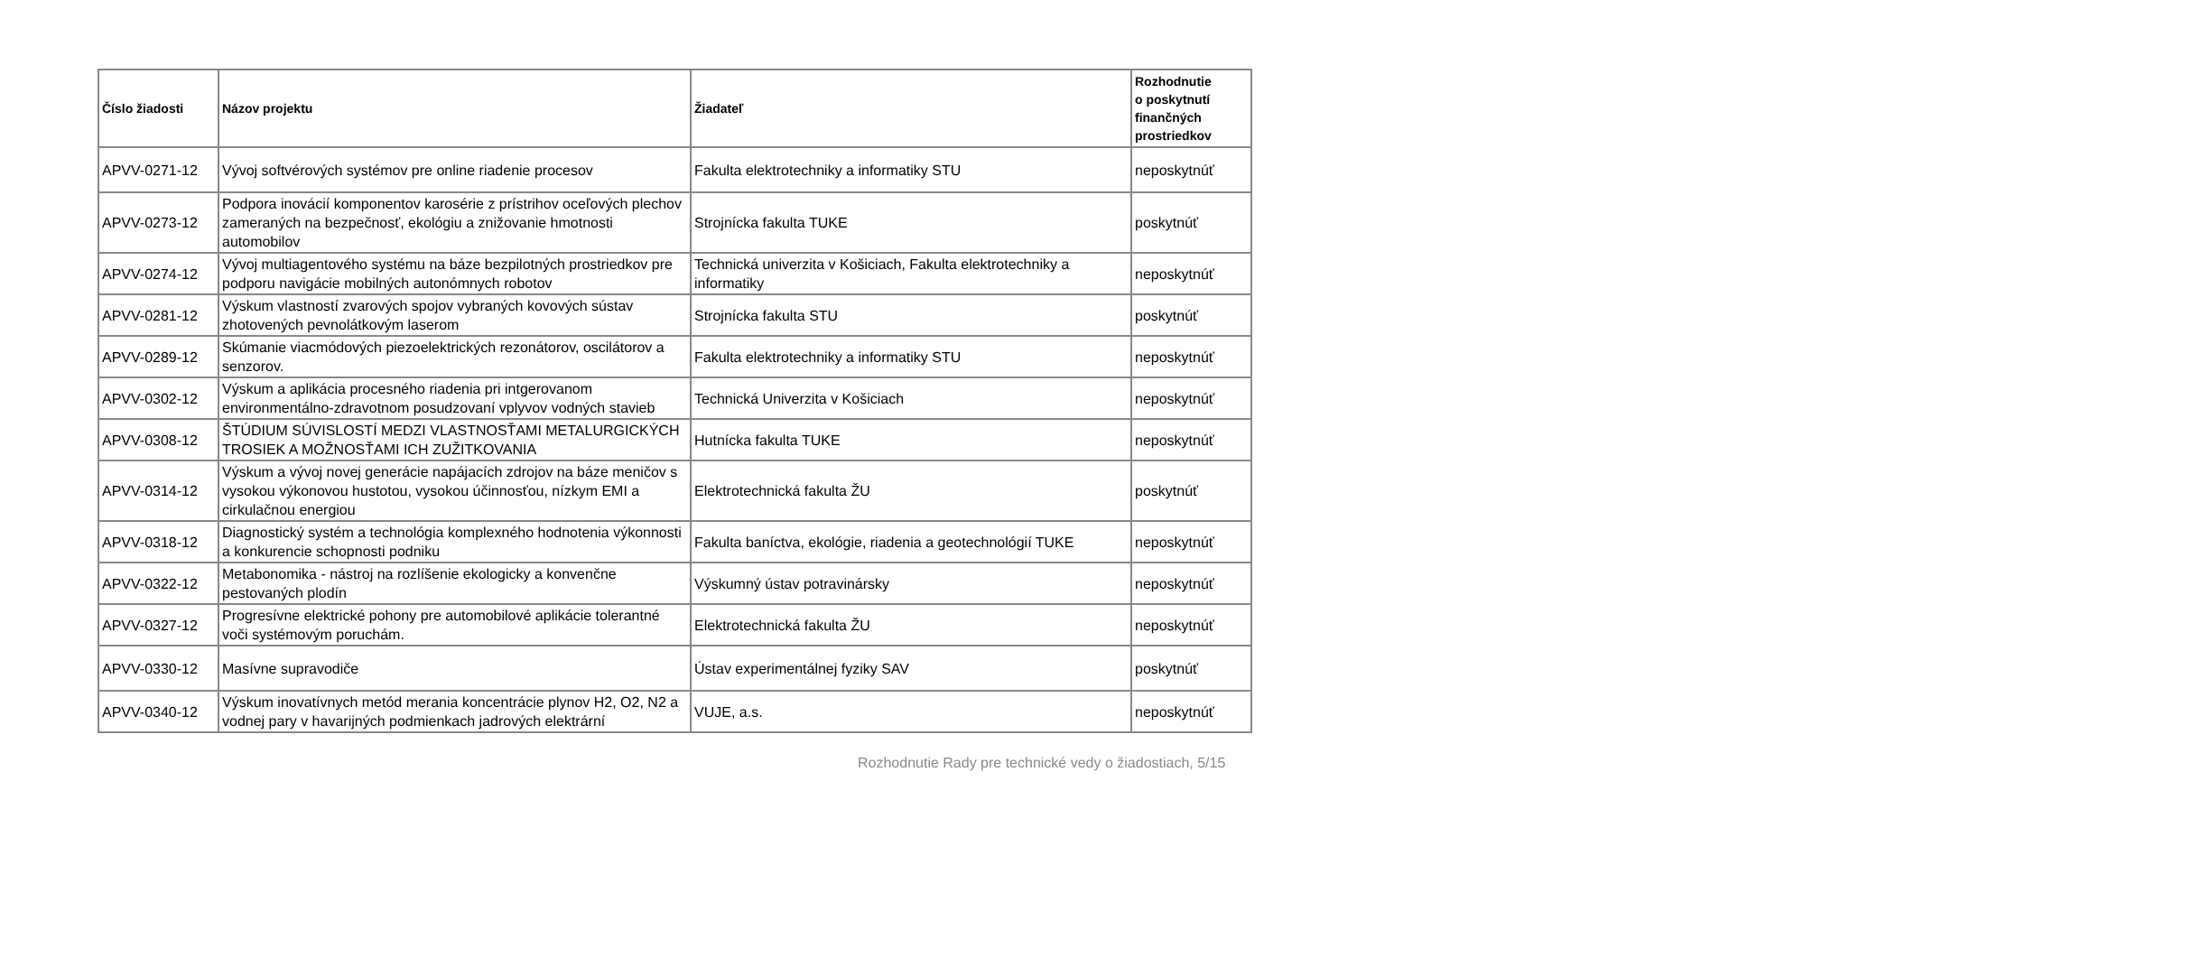| Číslo žiadosti | Názov projektu | Žiadateľ | Rozhodnutie o poskytnutí finančných prostriedkov |
| --- | --- | --- | --- |
| APVV-0271-12 | Vývoj softvérových systémov pre online riadenie procesov | Fakulta elektrotechniky a informatiky STU | neposkytnúť |
| APVV-0273-12 | Podpora inovácií komponentov karosérie z prístrihov oceľových plechov zameraných na bezpečnosť, ekológiu a znižovanie hmotnosti automobilov | Strojnícka fakulta TUKE | poskytnúť |
| APVV-0274-12 | Vývoj multiagentového systému na báze bezpilotných prostriedkov pre podporu navigácie mobilných autonómnych robotov | Technická univerzita v Košiciach, Fakulta elektrotechniky a informatiky | neposkytnúť |
| APVV-0281-12 | Výskum vlastností zvarových spojov vybraných kovových sústav zhotovených pevnolátkovým laserom | Strojnícka fakulta STU | poskytnúť |
| APVV-0289-12 | Skúmanie viacmódových piezoelektrických rezonátorov, oscilátorov a senzorov. | Fakulta elektrotechniky a informatiky STU | neposkytnúť |
| APVV-0302-12 | Výskum a aplikácia procesného riadenia pri intgerovanom environmentálno-zdravotnom posudzovaní vplyvov vodných stavieb | Technická Univerzita v Košiciach | neposkytnúť |
| APVV-0308-12 | ŠTÚDIUM SÚVISLOSTÍ MEDZI VLASTNOSŤAMI METALURGICKÝCH TROSIEK A MOŽNOSŤAMI ICH ZUŽITKOVANIA | Hutnícka fakulta TUKE | neposkytnúť |
| APVV-0314-12 | Výskum a vývoj novej generácie napájacích zdrojov na báze meničov s vysokou výkonovou hustotou, vysokou účinnosťou, nízkym EMI a cirkulačnou energiou | Elektrotechnická fakulta ŽU | poskytnúť |
| APVV-0318-12 | Diagnostický systém a technológia komplexného hodnotenia výkonnosti a konkurencie schopnosti podniku | Fakulta baníctva, ekológie, riadenia a geotechnológií TUKE | neposkytnúť |
| APVV-0322-12 | Metabonomika - nástroj na rozlíšenie ekologicky a konvenčne pestovaných plodín | Výskumný ústav potravinársky | neposkytnúť |
| APVV-0327-12 | Progresívne elektrické pohony pre automobilové aplikácie tolerantné voči systémovým poruchám. | Elektrotechnická fakulta ŽU | neposkytnúť |
| APVV-0330-12 | Masívne supravodiče | Ústav experimentálnej fyziky SAV | poskytnúť |
| APVV-0340-12 | Výskum inovatívnych metód merania koncentrácie plynov H2, O2, N2 a vodnej pary v havarijných podmienkach jadrových elektrární | VUJE, a.s. | neposkytnúť |
Rozhodnutie Rady pre technické vedy o žiadostiach, 5/15